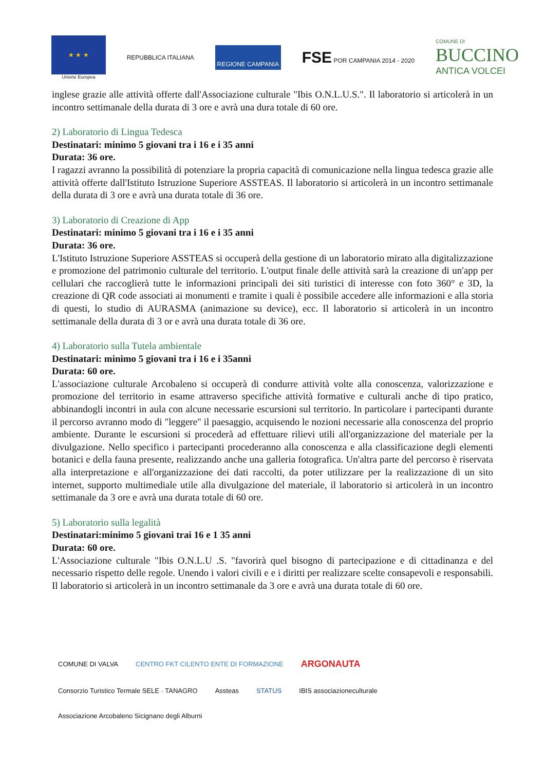★ ★ ★
Unione Europea
REPUBBLICA ITALIANA
REGIONE CAMPANIA
FSE POR CAMPANIA 2014 - 2020
COMUNE DI
BUCCINO
ANTICA VOLCEI
inglese grazie alle attività offerte dall'Associazione culturale "Ibis O.N.L.U.S.". Il laboratorio si articolerà in un incontro settimanale della durata di 3 ore e avrà una dura totale di 60 ore.
2) Laboratorio di Lingua Tedesca
Destinatari: minimo 5 giovani tra i 16 e i 35 anni
Durata: 36 ore.
I ragazzi avranno la possibilità di potenziare la propria capacità di comunicazione nella lingua tedesca grazie alle attività offerte dall'Istituto Istruzione Superiore ASSTEAS. Il laboratorio si articolerà in un incontro settimanale della durata di 3 ore e avrà una durata totale di 36 ore.
3) Laboratorio di Creazione di App
Destinatari: minimo 5 giovani tra i 16 e i 35 anni
Durata: 36 ore.
L'Istituto Istruzione Superiore ASSTEAS si occuperà della gestione di un laboratorio mirato alla digitalizzazione e promozione del patrimonio culturale del territorio. L'output finale delle attività sarà la creazione di un'app per cellulari che raccoglierà tutte le informazioni principali dei siti turistici di interesse con foto 360° e 3D, la creazione di QR code associati ai monumenti e tramite i quali è possibile accedere alle informazioni e alla storia di questi, lo studio di AURASMA (animazione su device), ecc. Il laboratorio si articolerà in un incontro settimanale della durata di 3 or e avrà una durata totale di 36 ore.
4) Laboratorio sulla Tutela ambientale
Destinatari: minimo 5 giovani tra i 16 e i 35anni
Durata: 60 ore.
L'associazione culturale Arcobaleno si occuperà di condurre attività volte alla conoscenza, valorizzazione e promozione del territorio in esame attraverso specifiche attività formative e culturali anche di tipo pratico, abbinandogli incontri in aula con alcune necessarie escursioni sul territorio. In particolare i partecipanti durante il percorso avranno modo di "leggere" il paesaggio, acquisendo le nozioni necessarie alla conoscenza del proprio ambiente. Durante le escursioni si procederà ad effettuare rilievi utili all'organizzazione del materiale per la divulgazione. Nello specifico i partecipanti procederanno alla conoscenza e alla classificazione degli elementi botanici e della fauna presente, realizzando anche una galleria fotografica. Un'altra parte del percorso è riservata alla interpretazione e all'organizzazione dei dati raccolti, da poter utilizzare per la realizzazione di un sito internet, supporto multimediale utile alla divulgazione del materiale, il laboratorio si articolerà in un incontro settimanale da 3 ore e avrà una durata totale di 60 ore.
5) Laboratorio sulla legalità
Destinatari:minimo 5 giovani trai 16 e 1 35 anni
Durata: 60 ore.
L'Associazione culturale "Ibis O.N.L.U .S. "favorirà quel bisogno di partecipazione e di cittadinanza e del necessario rispetto delle regole. Unendo i valori civili e e i diritti per realizzare scelte consapevoli e responsabili. Il laboratorio si articolerà in un incontro settimanale da 3 ore e avrà una durata totale di 60 ore.
COMUNE DI VALVA CENTRO FKT CILENTO ENTE DI FORMAZIONE ARGONAUTA Consorzio Turistico Termale SELE · TANAGRO Assteas STATUS IBIS associazioneculturale Associazione Arcobaleno Sicignano degli Alburni